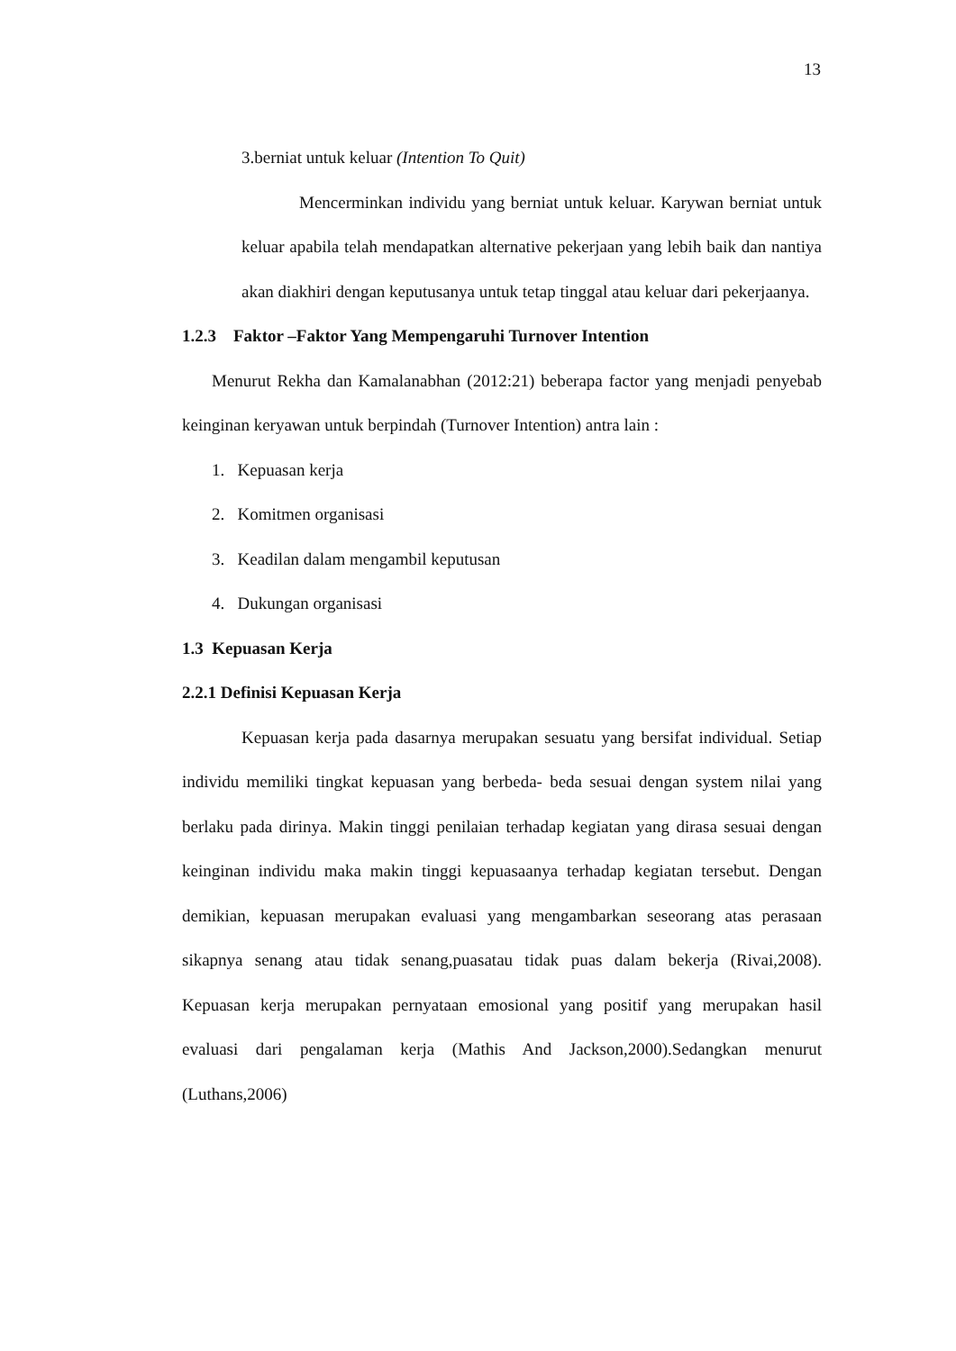13
3.berniat untuk keluar (Intention To Quit)
Mencerminkan individu yang berniat untuk keluar. Karywan berniat untuk keluar apabila telah mendapatkan alternative pekerjaan yang lebih baik dan nantiya akan diakhiri dengan keputusanya untuk tetap tinggal atau keluar dari pekerjaanya.
1.2.3 Faktor –Faktor Yang Mempengaruhi Turnover Intention
Menurut Rekha dan Kamalanabhan (2012:21) beberapa factor yang menjadi penyebab keinginan keryawan untuk berpindah (Turnover Intention) antra lain :
1. Kepuasan kerja
2. Komitmen organisasi
3. Keadilan dalam mengambil keputusan
4. Dukungan organisasi
1.3 Kepuasan Kerja
2.2.1 Definisi Kepuasan Kerja
Kepuasan kerja pada dasarnya merupakan sesuatu yang bersifat individual. Setiap individu memiliki tingkat kepuasan yang berbeda- beda sesuai dengan system nilai yang berlaku pada dirinya. Makin tinggi penilaian terhadap kegiatan yang dirasa sesuai dengan keinginan individu maka makin tinggi kepuasaanya terhadap kegiatan tersebut. Dengan demikian, kepuasan merupakan evaluasi yang mengambarkan seseorang atas perasaan sikapnya senang atau tidak senang,puasatau tidak puas dalam bekerja (Rivai,2008). Kepuasan kerja merupakan pernyataan emosional yang positif yang merupakan hasil evaluasi dari pengalaman kerja (Mathis And Jackson,2000).Sedangkan menurut (Luthans,2006)